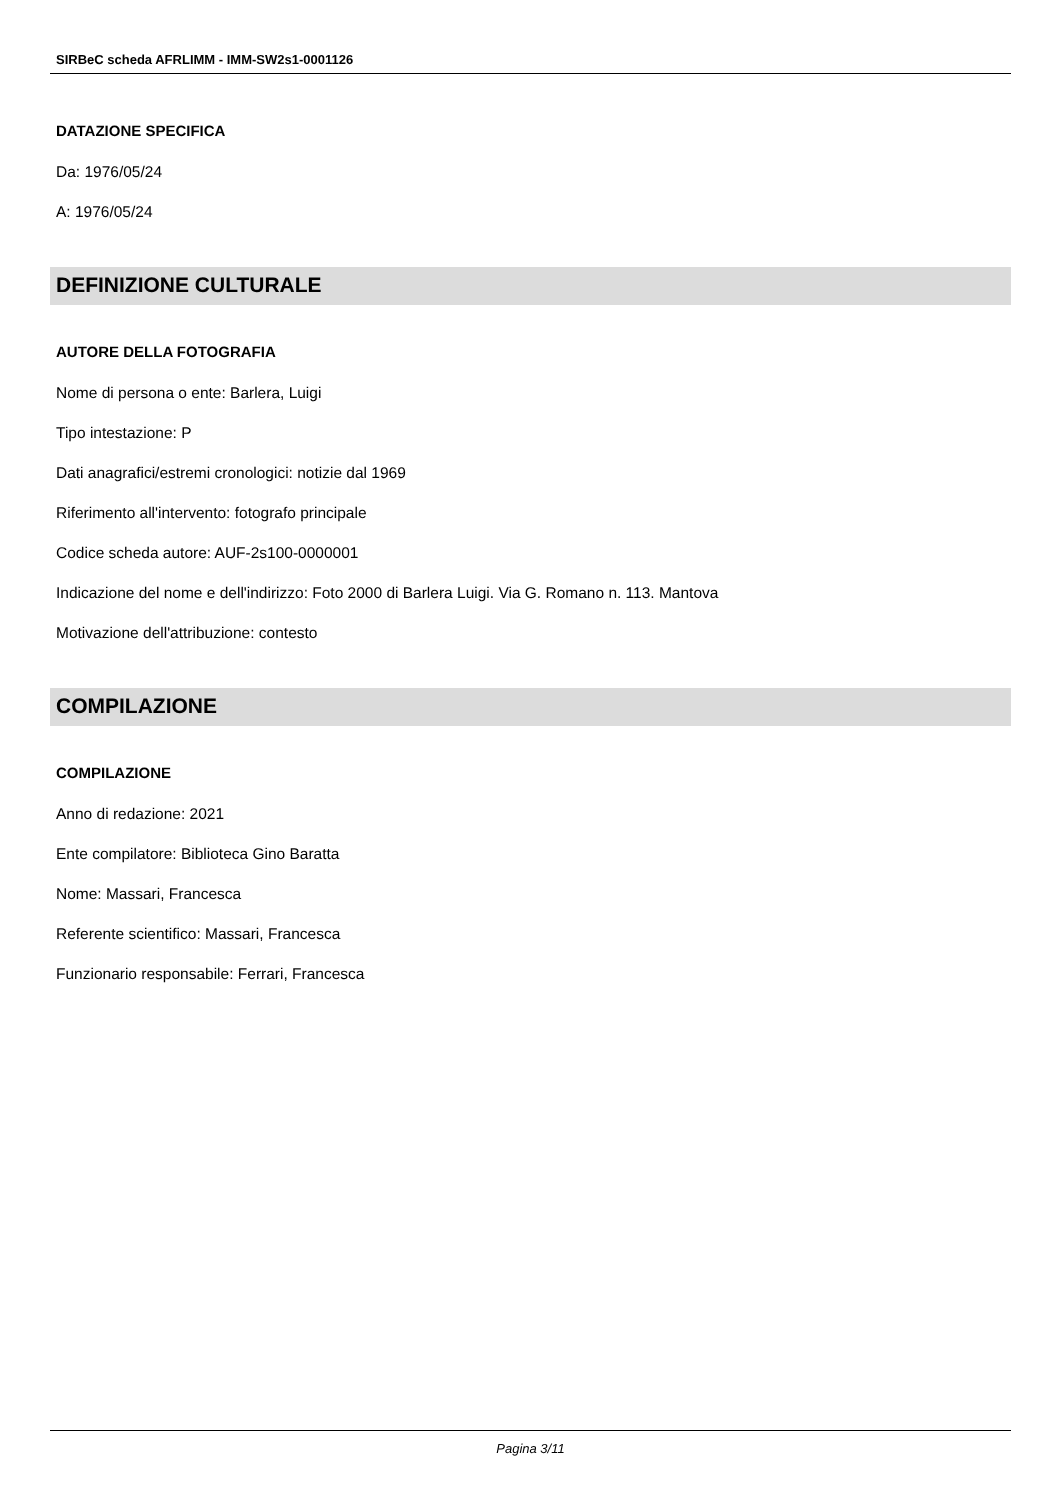SIRBeC scheda AFRLIMM - IMM-SW2s1-0001126
DATAZIONE SPECIFICA
Da: 1976/05/24
A: 1976/05/24
DEFINIZIONE CULTURALE
AUTORE DELLA FOTOGRAFIA
Nome di persona o ente: Barlera, Luigi
Tipo intestazione: P
Dati anagrafici/estremi cronologici: notizie dal 1969
Riferimento all'intervento: fotografo principale
Codice scheda autore: AUF-2s100-0000001
Indicazione del nome e dell'indirizzo: Foto 2000 di Barlera Luigi. Via G. Romano n. 113. Mantova
Motivazione dell'attribuzione: contesto
COMPILAZIONE
COMPILAZIONE
Anno di redazione: 2021
Ente compilatore: Biblioteca Gino Baratta
Nome: Massari, Francesca
Referente scientifico: Massari, Francesca
Funzionario responsabile: Ferrari, Francesca
Pagina 3/11